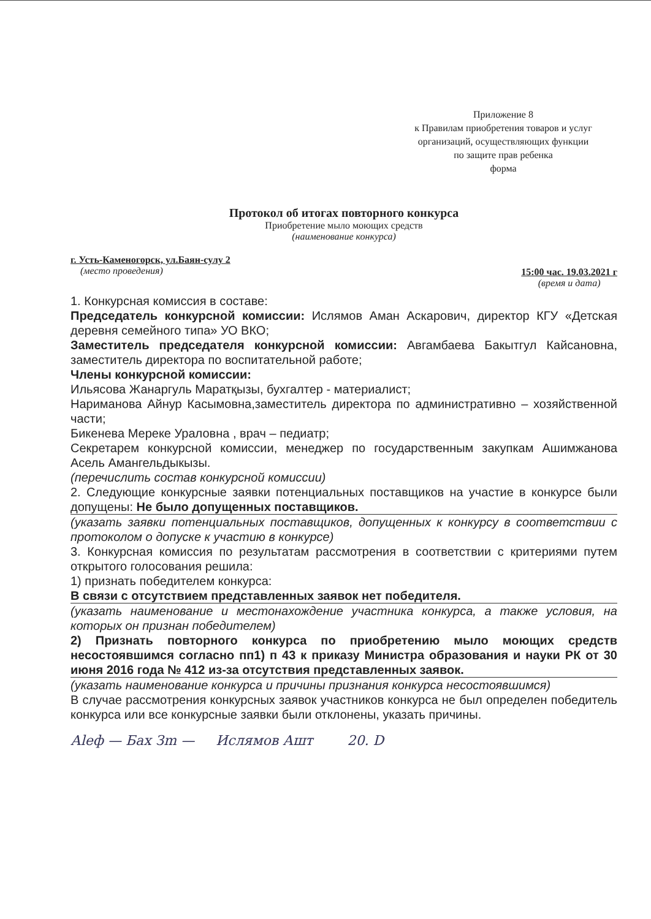Приложение 8
к Правилам приобретения товаров и услуг
организаций, осуществляющих функции
по защите прав ребенка
форма
Протокол об итогах повторного конкурса
Приобретение мыло моющих средств
(наименование конкурса)
г. Усть-Каменогорск, ул.Баян-сулу 2
(место проведения)
15:00 час. 19.03.2021 г
(время и дата)
1. Конкурсная комиссия в составе:
Председатель конкурсной комиссии: Ислямов Аман Аскарович, директор КГУ «Детская деревня семейного типа» УО ВКО;
Заместитель председателя конкурсной комиссии: Авгамбаева Бакытгул Кайсановна, заместитель директора по воспитательной работе;
Члены конкурсной комиссии:
Ильясова Жанаргуль Маратқызы, бухгалтер - материалист;
Нариманова Айнур Касымовна,заместитель директора по административно – хозяйственной части;
Бикенева Мереке Ураловна , врач – педиатр;
Секретарем конкурсной комиссии, менеджер по государственным закупкам Ашимжанова Асель Амангельдыкызы.
(перечислить состав конкурсной комиссии)
2. Следующие конкурсные заявки потенциальных поставщиков на участие в конкурсе были допущены: Не было допущенных поставщиков.
(указать заявки потенциальных поставщиков, допущенных к конкурсу в соответствии с протоколом о допуске к участию в конкурсе)
3. Конкурсная комиссия по результатам рассмотрения в соответствии с критериями путем открытого голосования решила:
1) признать победителем конкурса:
В связи с отсутствием представленных заявок нет победителя.
(указать наименование и местонахождение участника конкурса, а также условия, на которых он признан победителем)
2) Признать повторного конкурса по приобретению мыло моющих средств несостоявшимся согласно пп1) п 43 к приказу Министра образования и науки РК от 30 июня 2016 года № 412 из-за отсутствия представленных заявок.
(указать наименование конкурса и причины признания конкурса несостоявшимся)
В случае рассмотрения конкурсных заявок участников конкурса не был определен победитель конкурса или все конкурсные заявки были отклонены, указать причины.
Аleф — Бах Зm — Ислямов Ашт 20. D